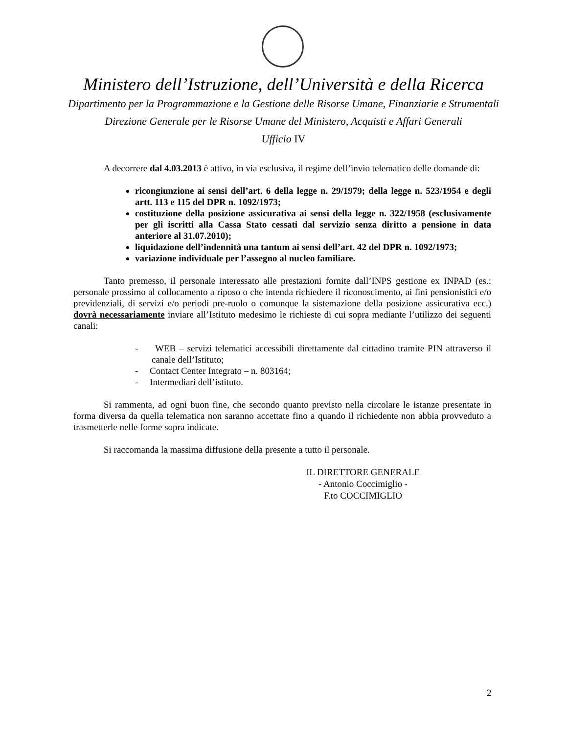Ministero dell’Istruzione, dell’Università e della Ricerca
Dipartimento per la Programmazione e la Gestione delle Risorse Umane, Finanziarie e Strumentali
Direzione Generale per le Risorse Umane del Ministero, Acquisti e Affari Generali
Ufficio IV
A decorrere dal 4.03.2013 è attivo, in via esclusiva, il regime dell’invio telematico delle domande di:
ricongiunzione ai sensi dell’art. 6 della legge n. 29/1979; della legge n. 523/1954 e degli artt. 113 e 115 del DPR n. 1092/1973;
costituzione della posizione assicurativa ai sensi della legge n. 322/1958 (esclusivamente per gli iscritti alla Cassa Stato cessati dal servizio senza diritto a pensione in data anteriore al 31.07.2010);
liquidazione dell’indennità una tantum ai sensi dell’art. 42 del DPR n. 1092/1973;
variazione individuale per l’assegno al nucleo familiare.
Tanto premesso, il personale interessato alle prestazioni fornite dall’INPS gestione ex INPAD (es.: personale prossimo al collocamento a riposo o che intenda richiedere il riconoscimento, ai fini pensionistici e/o previdenziali, di servizi e/o periodi pre-ruolo o comunque la sistemazione della posizione assicurativa ecc.) dovrà necessariamente inviare all’Istituto medesimo le richieste di cui sopra mediante l’utilizzo dei seguenti canali:
- WEB – servizi telematici accessibili direttamente dal cittadino tramite PIN attraverso il canale dell’Istituto;
- Contact Center Integrato – n. 803164;
- Intermediari dell’istituto.
Si rammenta, ad ogni buon fine, che secondo quanto previsto nella circolare le istanze presentate in forma diversa da quella telematica non saranno accettate fino a quando il richiedente non abbia provveduto a trasmetterle nelle forme sopra indicate.
Si raccomanda la massima diffusione della presente a tutto il personale.
IL DIRETTORE GENERALE
- Antonio Coccimiglio -
F.to COCCIMIGLIO
2